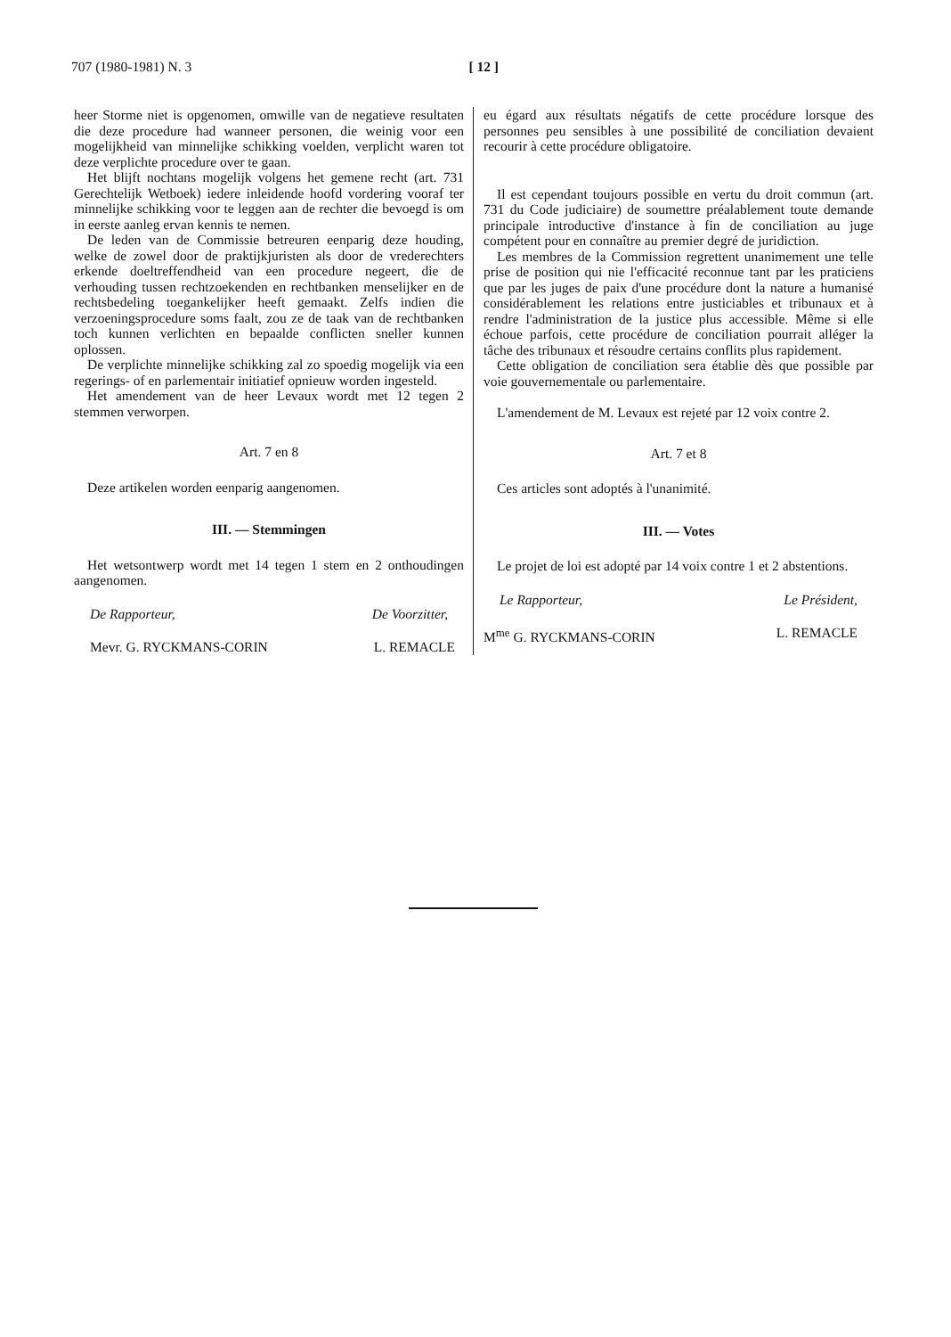707 (1980-1981) N. 3 [ 12 ]
heer Storme niet is opgenomen, omwille van de negatieve resultaten die deze procedure had wanneer personen, die weinig voor een mogelijkheid van minnelijke schikking voelden, verplicht waren tot deze verplichte procedure over te gaan.
Het blijft nochtans mogelijk volgens het gemene recht (art. 731 Gerechtelijk Wetboek) iedere inleidende hoofd vordering vooraf ter minnelijke schikking voor te leggen aan de rechter die bevoegd is om in eerste aanleg ervan kennis te nemen.
De leden van de Commissie betreuren eenparig deze houding, welke de zowel door de praktijkjuristen als door de vrederechters erkende doeltreffendheid van een procedure negeert, die de verhouding tussen rechtzoekenden en rechtbanken menselijker en de rechtsbedeling toegankelijker heeft gemaakt. Zelfs indien die verzoeningsprocedure soms faalt, zou ze de taak van de rechtbanken toch kunnen verlichten en bepaalde conflicten sneller kunnen oplossen.
De verplichte minnelijke schikking zal zo spoedig mogelijk via een regerings- of en parlementair initiatief opnieuw worden ingesteld.
Het amendement van de heer Levaux wordt met 12 tegen 2 stemmen verworpen.
Art. 7 en 8
Deze artikelen worden eenparig aangenomen.
III. — Stemmingen
Het wetsontwerp wordt met 14 tegen 1 stem en 2 onthoudingen aangenomen.
De Rapporteur, De Voorzitter,
Mevr. G. RYCKMANS-CORIN L. REMACLE
eu égard aux résultats négatifs de cette procédure lorsque des personnes peu sensibles à une possibilité de conciliation devaient recourir à cette procédure obligatoire.
Il est cependant toujours possible en vertu du droit commun (art. 731 du Code judiciaire) de soumettre préalablement toute demande principale introductive d'instance à fin de conciliation au juge compétent pour en connaître au premier degré de juridiction.
Les membres de la Commission regrettent unanimement une telle prise de position qui nie l'efficacité reconnue tant par les praticiens que par les juges de paix d'une procédure dont la nature a humanisé considérablement les relations entre justiciables et tribunaux et à rendre l'administration de la justice plus accessible. Même si elle échoue parfois, cette procédure de conciliation pourrait alléger la tâche des tribunaux et résoudre certains conflits plus rapidement.
Cette obligation de conciliation sera établie dès que possible par voie gouvernementale ou parlementaire.
L'amendement de M. Levaux est rejeté par 12 voix contre 2.
Art. 7 et 8
Ces articles sont adoptés à l'unanimité.
III. — Votes
Le projet de loi est adopté par 14 voix contre 1 et 2 abstentions.
Le Rapporteur, Le Président,
M<sup>me</sup> G. RYCKMANS-CORIN L. REMACLE